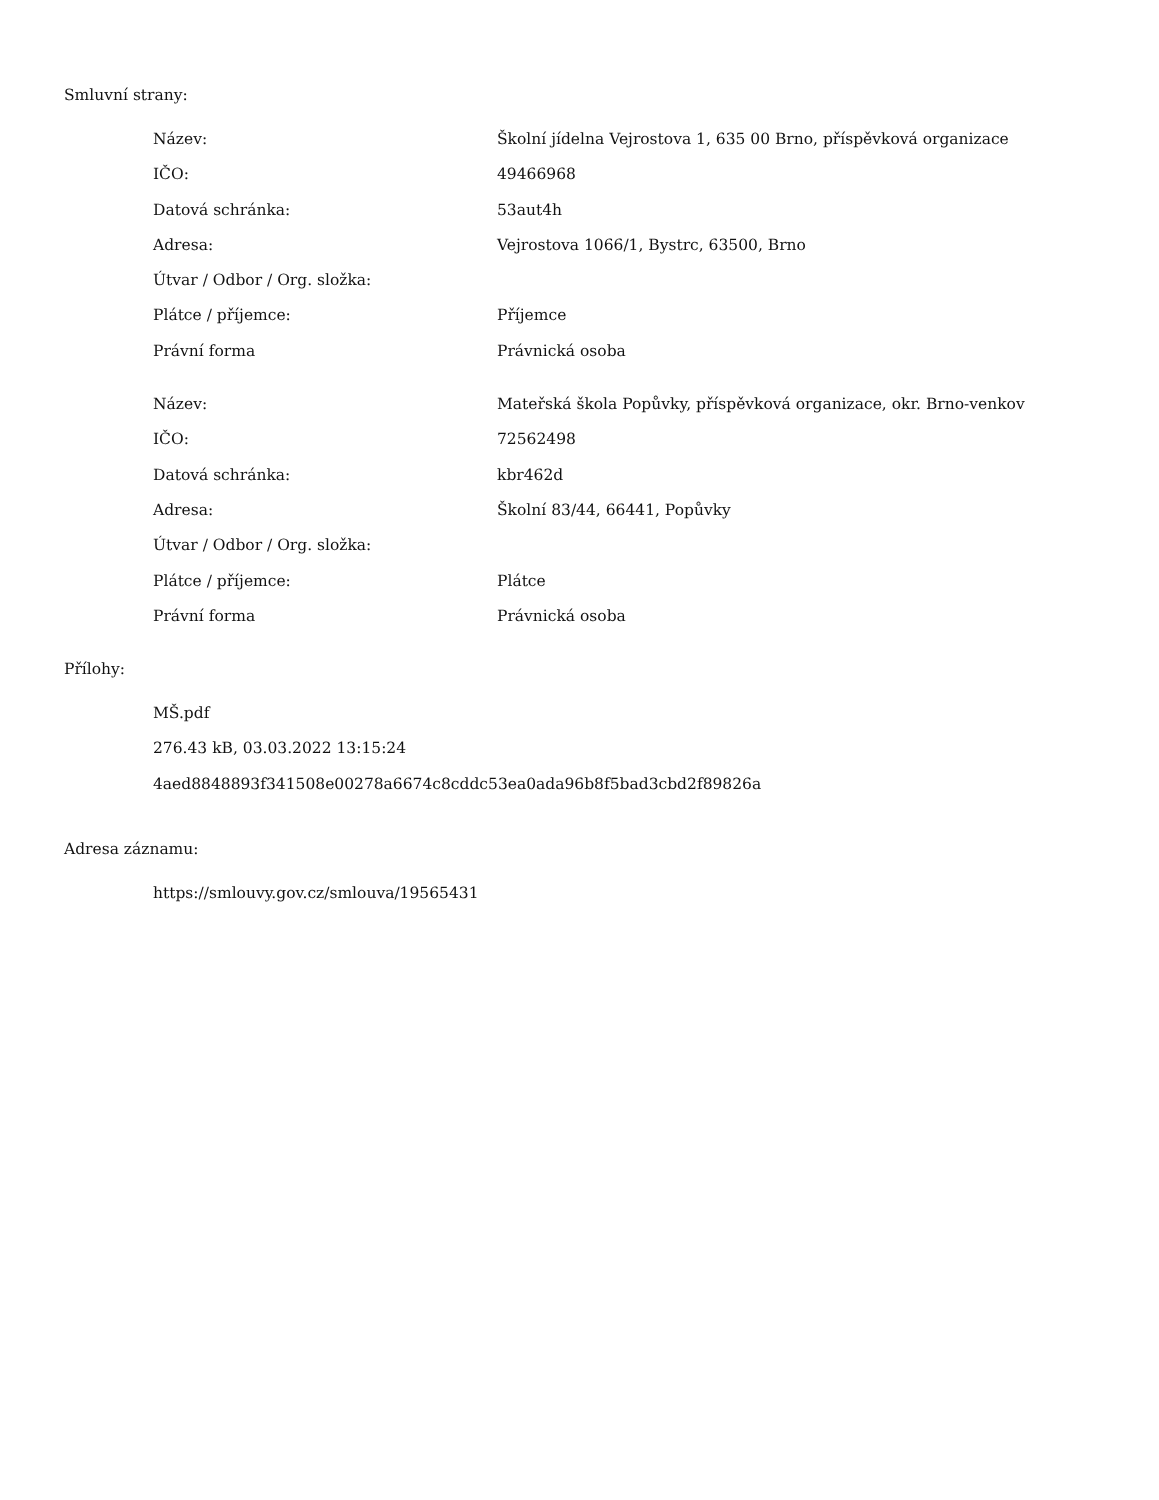Smluvní strany:
| Název: | Školní jídelna Vejrostova 1, 635 00 Brno, příspěvková organizace |
| IČO: | 49466968 |
| Datová schránka: | 53aut4h |
| Adresa: | Vejrostova 1066/1, Bystrc, 63500, Brno |
| Útvar / Odbor / Org. složka: | |
| Plátce / příjemce: | Příjemce |
| Právní forma | Právnická osoba |
| Název: | Mateřská škola Popůvky, příspěvková organizace, okr. Brno-venkov |
| IČO: | 72562498 |
| Datová schránka: | kbr462d |
| Adresa: | Školní 83/44, 66441, Popůvky |
| Útvar / Odbor / Org. složka: | |
| Plátce / příjemce: | Plátce |
| Právní forma | Právnická osoba |
Přílohy:
MŠ.pdf
276.43 kB, 03.03.2022 13:15:24
4aed8848893f341508e00278a6674c8cddc53ea0ada96b8f5bad3cbd2f89826a
Adresa záznamu:
https://smlouvy.gov.cz/smlouva/19565431